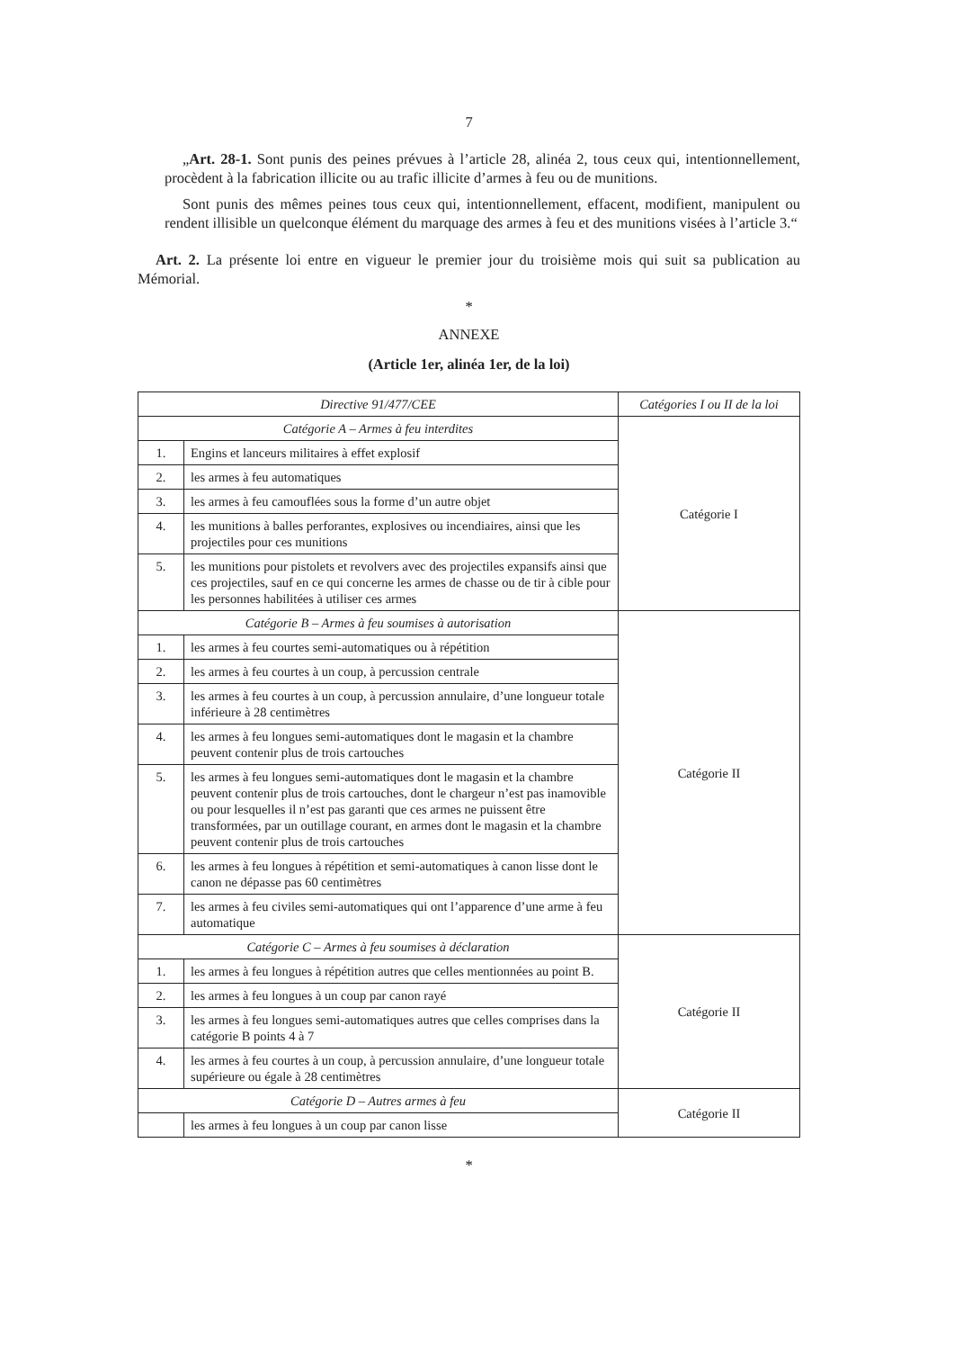7
„Art. 28-1. Sont punis des peines prévues à l’article 28, alinéa 2, tous ceux qui, intentionnellement, procèdent à la fabrication illicite ou au trafic illicite d’armes à feu ou de munitions.
Sont punis des mêmes peines tous ceux qui, intentionnellement, effacent, modifient, manipulent ou rendent illisible un quelconque élément du marquage des armes à feu et des munitions visées à l’article 3.“
Art. 2. La présente loi entre en vigueur le premier jour du troisième mois qui suit sa publication au Mémorial.
*
ANNEXE
(Article 1er, alinéa 1er, de la loi)
| Directive 91/477/CEE | | Catégories I ou II de la loi |
| --- | --- | --- |
| Catégorie A – Armes à feu interdites | | Catégorie I |
| 1. | Engins et lanceurs militaires à effet explosif | |
| 2. | les armes à feu automatiques | |
| 3. | les armes à feu camouflées sous la forme d’un autre objet | |
| 4. | les munitions à balles perforantes, explosives ou incendiaires, ainsi que les projectiles pour ces munitions | |
| 5. | les munitions pour pistolets et revolvers avec des projectiles expansifs ainsi que ces projectiles, sauf en ce qui concerne les armes de chasse ou de tir à cible pour les personnes habilitées à utiliser ces armes | |
| Catégorie B – Armes à feu soumises à autorisation | | Catégorie II |
| 1. | les armes à feu courtes semi-automatiques ou à répétition | |
| 2. | les armes à feu courtes à un coup, à percussion centrale | |
| 3. | les armes à feu courtes à un coup, à percussion annulaire, d’une longueur totale inférieure à 28 centimètres | |
| 4. | les armes à feu longues semi-automatiques dont le magasin et la chambre peuvent contenir plus de trois cartouches | |
| 5. | les armes à feu longues semi-automatiques dont le magasin et la chambre peuvent contenir plus de trois cartouches, dont le chargeur n’est pas inamovible ou pour lesquelles il n’est pas garanti que ces armes ne puissent être transformées, par un outillage courant, en armes dont le magasin et la chambre peuvent contenir plus de trois cartouches | |
| 6. | les armes à feu longues à répétition et semi-automatiques à canon lisse dont le canon ne dépasse pas 60 centimètres | |
| 7. | les armes à feu civiles semi-automatiques qui ont l’apparence d’une arme à feu automatique | |
| Catégorie C – Armes à feu soumises à déclaration | | Catégorie II |
| 1. | les armes à feu longues à répétition autres que celles mentionnées au point B. | |
| 2. | les armes à feu longues à un coup par canon rayé | |
| 3. | les armes à feu longues semi-automatiques autres que celles comprises dans la catégorie B points 4 à 7 | |
| 4. | les armes à feu courtes à un coup, à percussion annulaire, d’une longueur totale supérieure ou égale à 28 centimètres | |
| Catégorie D – Autres armes à feu | | Catégorie II |
| | les armes à feu longues à un coup par canon lisse | |
*